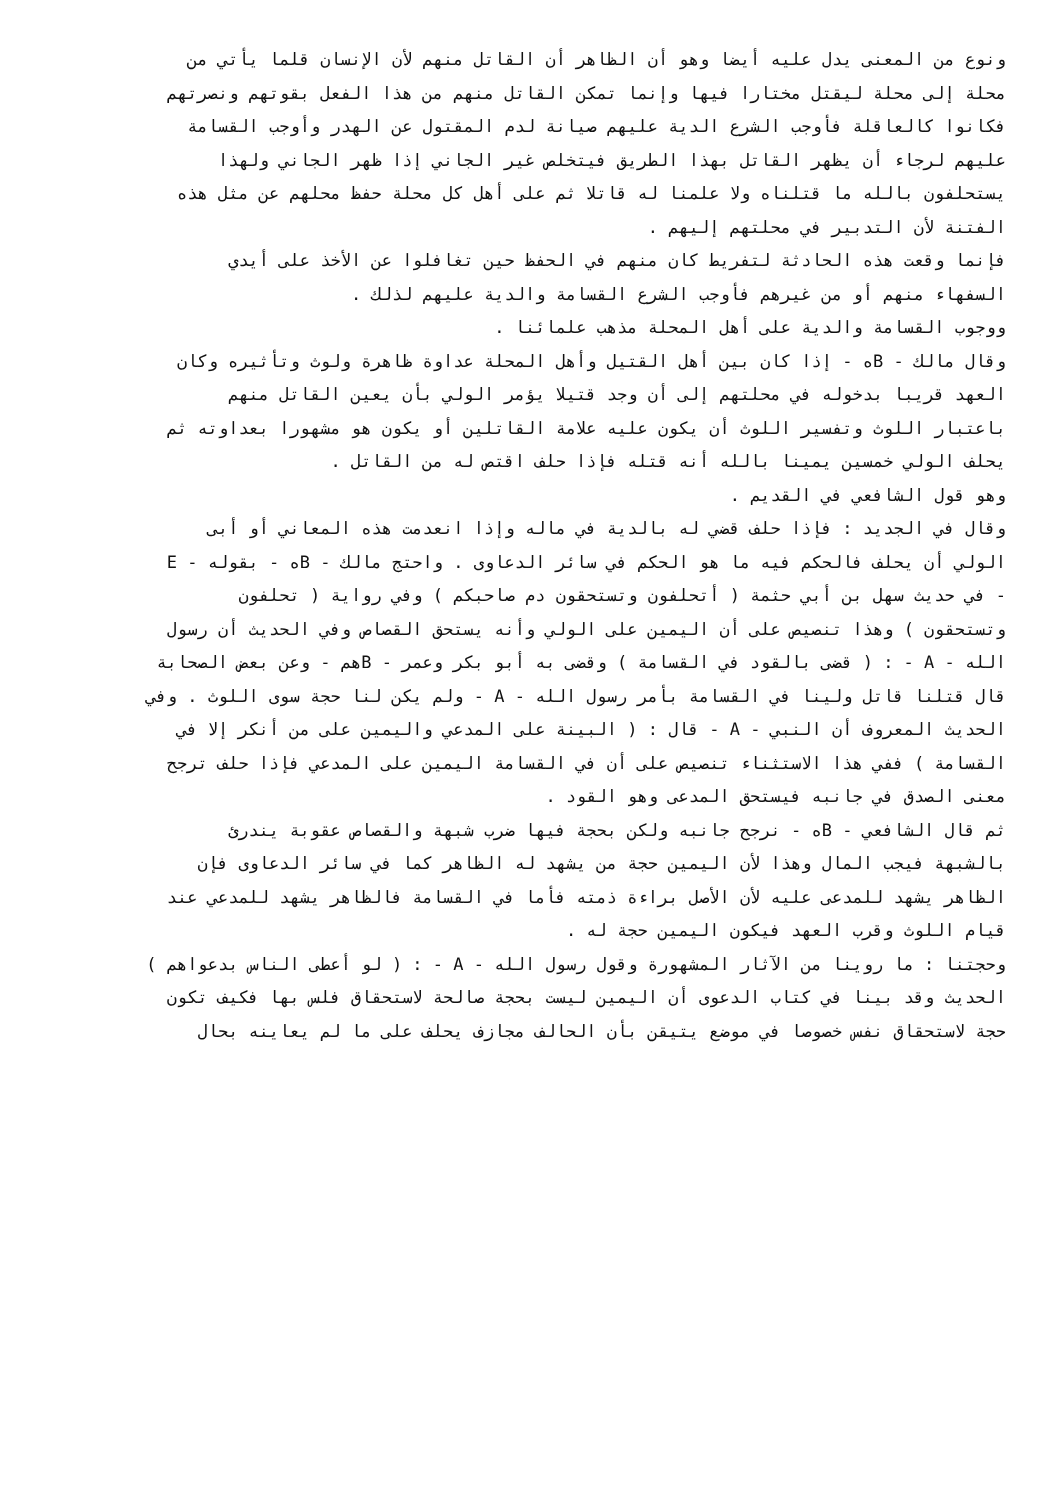ونوع من المعنى يدل عليه أيضا وهو أن الظاهر أن القاتل منهم لأن الإنسان قلما يأتي من
محلة إلى محلة ليقتل مختارا فيها وإنما تمكن القاتل منهم من هذا الفعل بقوتهم ونصرتهم
فكانوا كالعاقلة فأوجب الشرع الدية عليهم صيانة لدم المقتول عن الهدر وأوجب القسامة
عليهم لرجاء أن يظهر القاتل بهذا الطريق فيتخلص غير الجاني إذا ظهر الجاني ولهذا
يستحلفون بالله ما قتلناه ولا علمنا له قاتلا ثم على أهل كل محلة حفظ محلهم عن مثل هذه
الفتنة لأن التدبير في محلتهم إليهم .
فإنما وقعت هذه الحادثة لتفريط كان منهم في الحفظ حين تغافلوا عن الأخذ على أيدي
السفهاء منهم أو من غيرهم فأوجب الشرع القسامة والدية عليهم لذلك .
ووجوب القسامة والدية على أهل المحلة مذهب علمائنا .
وقال مالك - Bه - إذا كان بين أهل القتيل وأهل المحلة عداوة ظاهرة ولوث وتأثيره وكان
العهد قريبا بدخوله في محلتهم إلى أن وجد قتيلا يؤمر الولي بأن يعين القاتل منهم
باعتبار اللوث وتفسير اللوث أن يكون عليه علامة القاتلين أو يكون هو مشهورا بعداوته ثم
يحلف الولي خمسين يمينا بالله أنه قتله فإذا حلف اقتص له من القاتل .
وهو قول الشافعي في القديم .
وقال في الجديد : فإذا حلف قضي له بالدية في ماله وإذا انعدمت هذه المعاني أو أبى
الولي أن يحلف فالحكم فيه ما هو الحكم في سائر الدعاوى . واحتج مالك - Bه - بقوله - E
- في حديث سهل بن أبي حثمة ( أتحلفون وتستحقون دم صاحبكم ) وفي رواية ( تحلفون
وتستحقون ) وهذا تنصيص على أن اليمين على الولي وأنه يستحق القصاص وفي الحديث أن رسول
الله - A - : ( قضى بالقود في القسامة ) وقضى به أبو بكر وعمر - Bهم - وعن بعض الصحابة
قال قتلنا قاتل ولينا في القسامة بأمر رسول الله - A - ولم يكن لنا حجة سوى اللوث . وفي
الحديث المعروف أن النبي - A - قال : ( البينة على المدعي واليمين على من أنكر إلا في
القسامة ) ففي هذا الاستثناء تنصيص على أن في القسامة اليمين على المدعي فإذا حلف ترجح
معنى الصدق في جانبه فيستحق المدعى وهو القود .
ثم قال الشافعي - Bه - نرجح جانبه ولكن بحجة فيها ضرب شبهة والقصاص عقوبة يندرئ
بالشبهة فيجب المال وهذا لأن اليمين حجة من يشهد له الظاهر كما في سائر الدعاوى فإن
الظاهر يشهد للمدعى عليه لأن الأصل براءة ذمته فأما في القسامة فالظاهر يشهد للمدعي عند
قيام اللوث وقرب العهد فيكون اليمين حجة له .
وحجتنا : ما روينا من الآثار المشهورة وقول رسول الله - A - : ( لو أعطى الناس بدعواهم )
الحديث وقد بينا في كتاب الدعوى أن اليمين ليست بحجة صالحة لاستحقاق فلس بها فكيف تكون
حجة لاستحقاق نفس خصوصا في موضع يتيقن بأن الحالف مجازف يحلف على ما لم يعاينه بحال